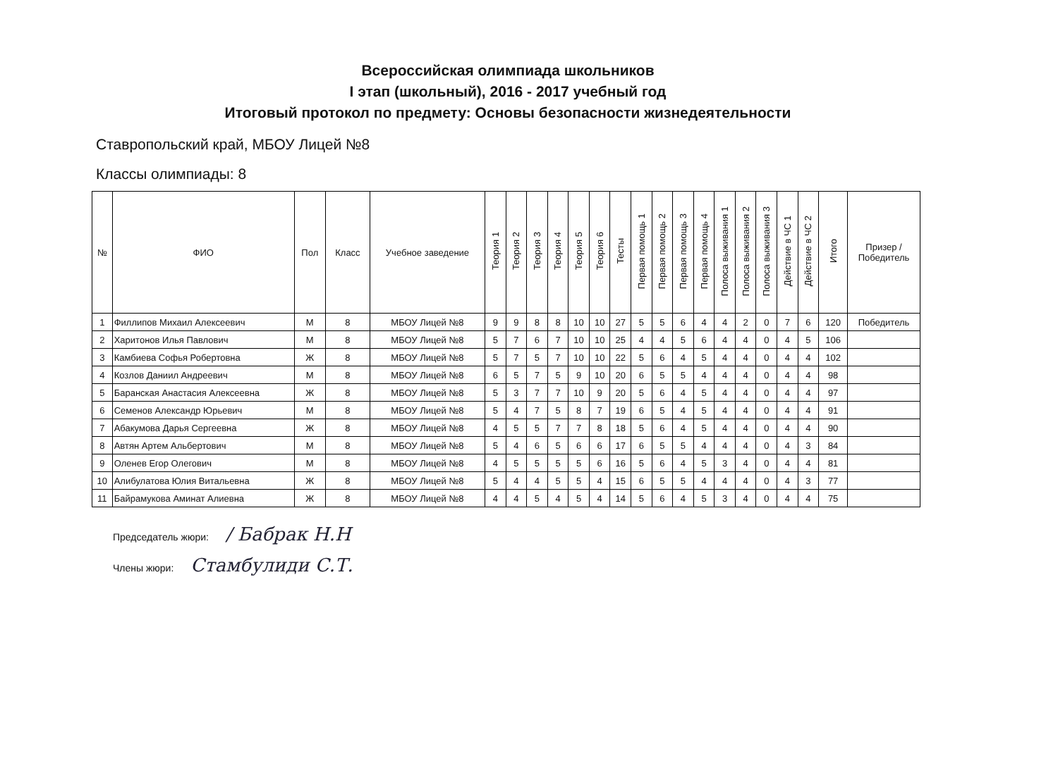Всероссийская олимпиада школьников
I этап (школьный), 2016 - 2017 учебный год
Итоговый протокол по предмету: Основы безопасности жизнедеятельности
Ставропольский край, МБОУ Лицей №8
Классы олимпиады: 8
| № | ФИО | Пол | Класс | Учебное заведение | Теория 1 | Теория 2 | Теория 3 | Теория 4 | Теория 5 | Теория 6 | Тесты | Первая помощь 1 | Первая помощь 2 | Первая помощь 3 | Первая помощь 4 | Полоса выживания 1 | Полоса выживания 2 | Полоса выживания 3 | Действие в ЧС 1 | Действие в ЧС 2 | Итого | Призер / Победитель |
| --- | --- | --- | --- | --- | --- | --- | --- | --- | --- | --- | --- | --- | --- | --- | --- | --- | --- | --- | --- | --- | --- | --- |
| 1 | Филлипов Михаил Алексеевич | М | 8 | МБОУ Лицей №8 | 9 | 9 | 8 | 8 | 10 | 10 | 27 | 5 | 5 | 6 | 4 | 4 | 2 | 0 | 7 | 6 | 120 | Победитель |
| 2 | Харитонов Илья Павлович | М | 8 | МБОУ Лицей №8 | 5 | 7 | 6 | 7 | 10 | 10 | 25 | 4 | 4 | 5 | 6 | 4 | 4 | 0 | 4 | 5 | 106 | |
| 3 | Камбиева Софья Робертовна | Ж | 8 | МБОУ Лицей №8 | 5 | 7 | 5 | 7 | 10 | 10 | 22 | 5 | 6 | 4 | 5 | 4 | 4 | 0 | 4 | 4 | 102 | |
| 4 | Козлов Даниил Андреевич | М | 8 | МБОУ Лицей №8 | 6 | 5 | 7 | 5 | 9 | 10 | 20 | 6 | 5 | 5 | 4 | 4 | 4 | 0 | 4 | 4 | 98 | |
| 5 | Баранская Анастасия Алексеевна | Ж | 8 | МБОУ Лицей №8 | 5 | 3 | 7 | 7 | 10 | 9 | 20 | 5 | 6 | 4 | 5 | 4 | 4 | 0 | 4 | 4 | 97 | |
| 6 | Семенов Александр Юрьевич | М | 8 | МБОУ Лицей №8 | 5 | 4 | 7 | 5 | 8 | 7 | 19 | 6 | 5 | 4 | 5 | 4 | 4 | 0 | 4 | 4 | 91 | |
| 7 | Абакумова Дарья Сергеевна | Ж | 8 | МБОУ Лицей №8 | 4 | 5 | 5 | 7 | 7 | 8 | 18 | 5 | 6 | 4 | 5 | 4 | 4 | 0 | 4 | 4 | 90 | |
| 8 | Автян Артем Альбертович | М | 8 | МБОУ Лицей №8 | 5 | 4 | 6 | 5 | 6 | 6 | 17 | 6 | 5 | 5 | 4 | 4 | 4 | 0 | 4 | 3 | 84 | |
| 9 | Оленев Егор Олегович | М | 8 | МБОУ Лицей №8 | 4 | 5 | 5 | 5 | 5 | 6 | 16 | 5 | 6 | 4 | 5 | 3 | 4 | 0 | 4 | 4 | 81 | |
| 10 | Алибулатова Юлия Витальевна | Ж | 8 | МБОУ Лицей №8 | 5 | 4 | 4 | 5 | 5 | 4 | 15 | 6 | 5 | 5 | 4 | 4 | 4 | 0 | 4 | 3 | 77 | |
| 11 | Байрамукова Аминат Алиевна | Ж | 8 | МБОУ Лицей №8 | 4 | 4 | 5 | 4 | 5 | 4 | 14 | 5 | 6 | 4 | 5 | 3 | 4 | 0 | 4 | 4 | 75 | |
Председатель жюри: / Бабрак Н.Н
Члены жюри: Стамбулиди С.Т.